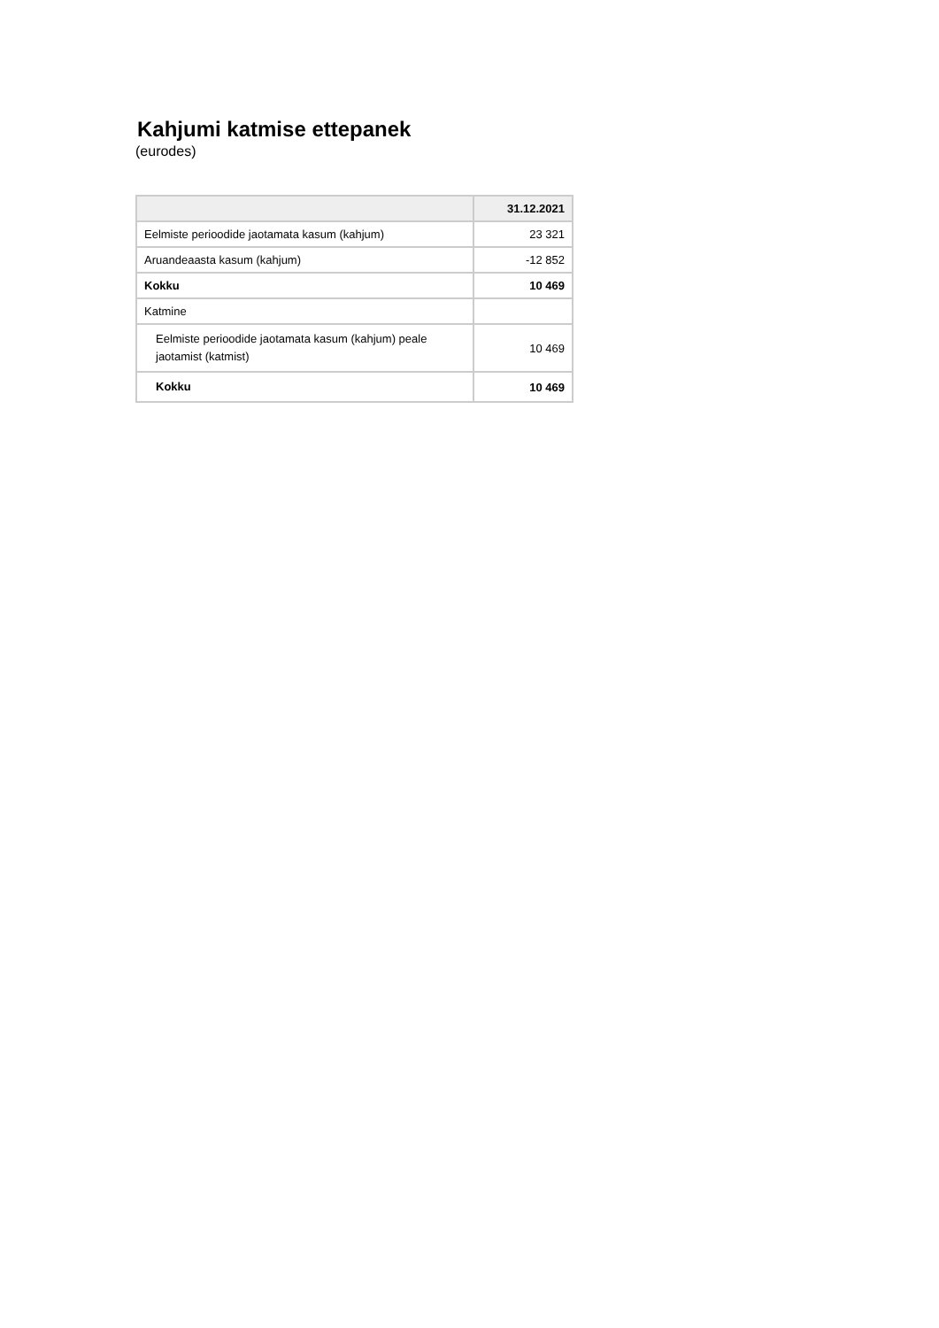Kahjumi katmise ettepanek
(eurodes)
| | 31.12.2021 |
| --- | --- |
| Eelmiste perioodide jaotamata kasum (kahjum) | 23 321 |
| Aruandeaasta kasum (kahjum) | -12 852 |
| Kokku | 10 469 |
| Katmine | |
| Eelmiste perioodide jaotamata kasum (kahjum) peale jaotamist (katmist) | 10 469 |
| Kokku | 10 469 |